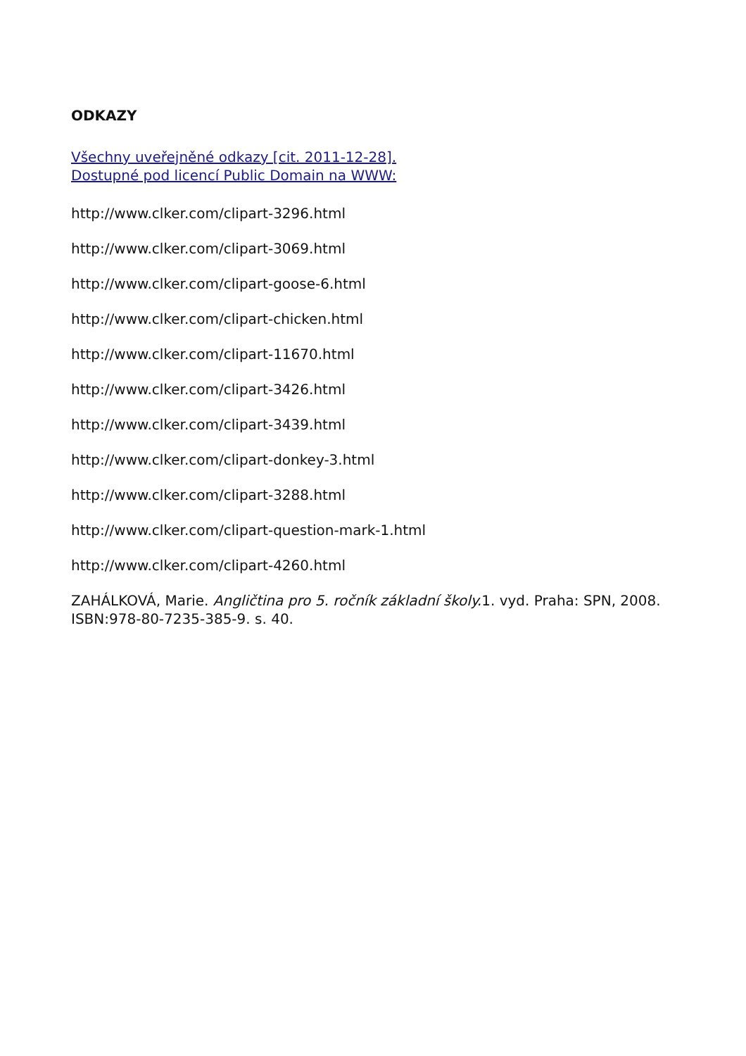ODKAZY
Všechny uveřejněné odkazy [cit. 2011-12-28].
Dostupné pod licencí Public Domain na WWW:
http://www.clker.com/clipart-3296.html
http://www.clker.com/clipart-3069.html
http://www.clker.com/clipart-goose-6.html
http://www.clker.com/clipart-chicken.html
http://www.clker.com/clipart-11670.html
http://www.clker.com/clipart-3426.html
http://www.clker.com/clipart-3439.html
http://www.clker.com/clipart-donkey-3.html
http://www.clker.com/clipart-3288.html
http://www.clker.com/clipart-question-mark-1.html
http://www.clker.com/clipart-4260.html
ZAHÁLKOVÁ, Marie. Angličtina pro 5. ročník základní školy. 1. vyd. Praha: SPN, 2008. ISBN:978-80-7235-385-9. s. 40.